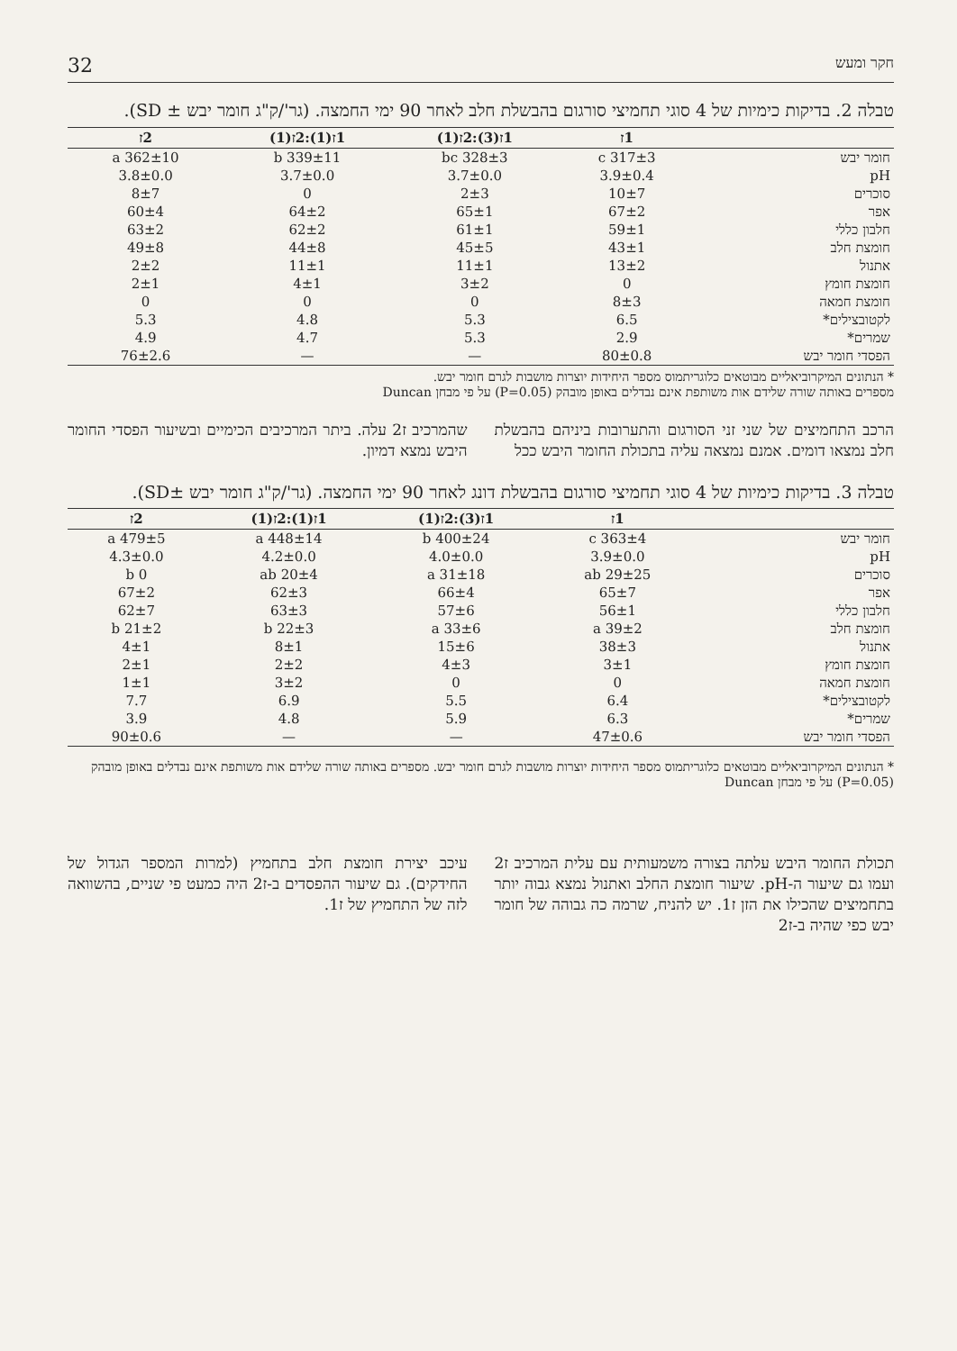חקר ומעש 32
טבלה 2. בדיקות כימיות של 4 סוגי תחמיצי סורגום בהבשלת חלב לאחר 90 ימי החמצה. (גר'/ק"ג חומר יבש ± SD).
| | 1ז | 1ז(3):2ז(1) | 1ז(1):2ז(1) | 2ז |
| --- | --- | --- | --- | --- |
| חומר יבש | 317±3 c | 328±3 bc | 339±11 b | 362±10 a |
| pH | 3.9±0.4 | 3.7±0.0 | 3.7±0.0 | 3.8±0.0 |
| סוכרים | 10±7 | 2±3 | 0 | 8±7 |
| אפר | 67±2 | 65±1 | 64±2 | 60±4 |
| חלבון כללי | 59±1 | 61±1 | 62±2 | 63±2 |
| חומצת חלב | 43±1 | 45±5 | 44±8 | 49±8 |
| אתנול | 13±2 | 11±1 | 11±1 | 2±2 |
| חומצת חומץ | 0 | 3±2 | 4±1 | 2±1 |
| חומצת חמאה | 8±3 | 0 | 0 | 0 |
| לקטובצילים* | 6.5 | 5.3 | 4.8 | 5.3 |
| שמרים* | 2.9 | 5.3 | 4.7 | 4.9 |
| הפסדי חומר יבש | 80±0.8 | — | — | 76±2.6 |
* הנתונים המיקרוביאליים מבוטאים כלוגריתמוס מספר היחידות יוצרות מושבות לגרם חומר יבש.
מספרים באותה שורה שלידם אות משותפת אינם נבדלים באופן מובהק (P=0.05) על פי מבחן Duncan
הרכב התחמיצים של שני זני הסורגום והתערובות ביניהם בהבשלת חלב נמצאו דומים. אמנם נמצאה עליה בתכולת החומר היבש ככל
שהמרכיב ז2 עלה. ביתר המרכיבים הכימיים ובשיעור הפסדי החומר היבש נמצא דמיון.
טבלה 3. בדיקות כימיות של 4 סוגי תחמיצי סורגום בהבשלת דונג לאחר 90 ימי החמצה. (גר'/ק"ג חומר יבש ±SD).
| | 1ז | 1ז(3):2ז(1) | 1ז(1):2ז(1) | 2ז |
| --- | --- | --- | --- | --- |
| חומר יבש | 363±4 c | 400±24 b | 448±14 a | 479±5 a |
| pH | 3.9±0.0 | 4.0±0.0 | 4.2±0.0 | 4.3±0.0 |
| סוכרים | 29±25 ab | 31±18 a | 20±4 ab | 0 b |
| אפר | 65±7 | 66±4 | 62±3 | 67±2 |
| חלבון כללי | 56±1 | 57±6 | 63±3 | 62±7 |
| חומצת חלב | 39±2 a | 33±6 a | 22±3 b | 21±2 b |
| אתנול | 38±3 | 15±6 | 8±1 | 4±1 |
| חומצת חומץ | 3±1 | 4±3 | 2±2 | 2±1 |
| חומצת חמאה | 0 | 0 | 3±2 | 1±1 |
| לקטובצילים* | 6.4 | 5.5 | 6.9 | 7.7 |
| שמרים* | 6.3 | 5.9 | 4.8 | 3.9 |
| הפסדי חומר יבש | 47±0.6 | — | — | 90±0.6 |
* הנתונים המיקרוביאליים מבוטאים כלוגריתמוס מספר היחידות יוצרות מושבות לגרם חומר יבש. מספרים באותה שורה שלידם אות משותפת אינם נבדלים באופן מובהק (P=0.05) על פי מבחן Duncan
תכולת החומר היבש עלתה בצורה משמעותית עם עלית המרכיב ז2 ועמו גם שיעור ה-pH. שיעור חומצת החלב ואתנול נמצא גבוה יותר בתחמיצים שהכילו את הזן ז1. יש להניח, שרמה כה גבוהה של חומר יבש כפי שהיה ב-ז2
עיכב יצירת חומצת חלב בתחמיץ (למרות המספר הגדול של החידקים). גם שיעור ההפסדים ב-ז2 היה כמעט פי שניים, בהשוואה לזה של התחמיץ של ז1.